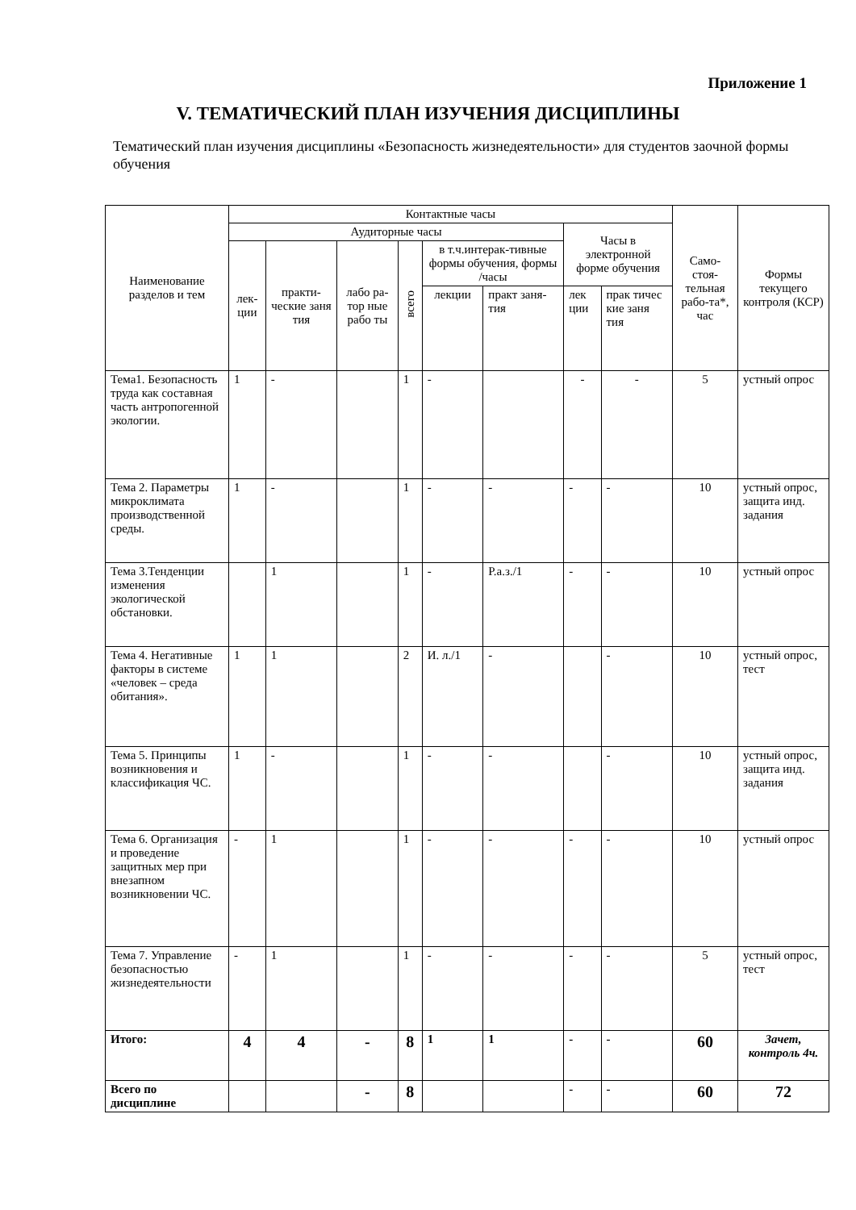Приложение 1
V. ТЕМАТИЧЕСКИЙ ПЛАН ИЗУЧЕНИЯ ДИСЦИПЛИНЫ
Тематический план изучения дисциплины «Безопасность жизнедеятельности» для студентов заочной формы обучения
| Наименование разделов и тем | Контактные часы | | | | | | | | Само-стоя-тельная рабо-та*, час | Формы текущего контроля (КСР) |
| --- | --- | --- | --- | --- | --- | --- | --- | --- | --- | --- |
| | Аудиторные часы | | | | | | Часы в электронной форме обучения | | | |
| | лек-ции | практи-ческие заня тия | лабо ра-тор ные рабо ты | всего | в т.ч.интерак-тивные формы обучения, формы /часы | | | | | |
| | | | | | лекции | практ заня-тия | лек ции | прак тичес кие заня тия | | |
| Тема1. Безопасность труда как составная часть антропогенной экологии. | 1 | - | | 1 | - | | - | - | 5 | устный опрос |
| Тема 2. Параметры микроклимата производственной среды. | 1 | - | | 1 | - | - | - | - | 10 | устный опрос, защита инд. задания |
| Тема 3.Тенденции изменения экологической обстановки. | | 1 | | 1 | - | Р.а.з./1 | - | - | 10 | устный опрос |
| Тема 4. Негативные факторы в системе «человек – среда обитания». | 1 | 1 | | 2 | И. л./1 | - | | - | 10 | устный опрос, тест |
| Тема 5. Принципы возникновения и классификация ЧС. | 1 | - | | 1 | - | - | | - | 10 | устный опрос, защита инд. задания |
| Тема 6. Организация и проведение защитных мер при внезапном возникновении ЧС. | - | 1 | | 1 | - | - | - | - | 10 | устный опрос |
| Тема 7. Управление безопасностью жизнедеятельности | - | 1 | | 1 | - | - | - | - | 5 | устный опрос, тест |
| Итого: | 4 | 4 | - | 8 | 1 | 1 | - | - | 60 | Зачет, контроль 4ч. |
| Всего по дисциплине | | | - | 8 | | | - | - | 60 | 72 |